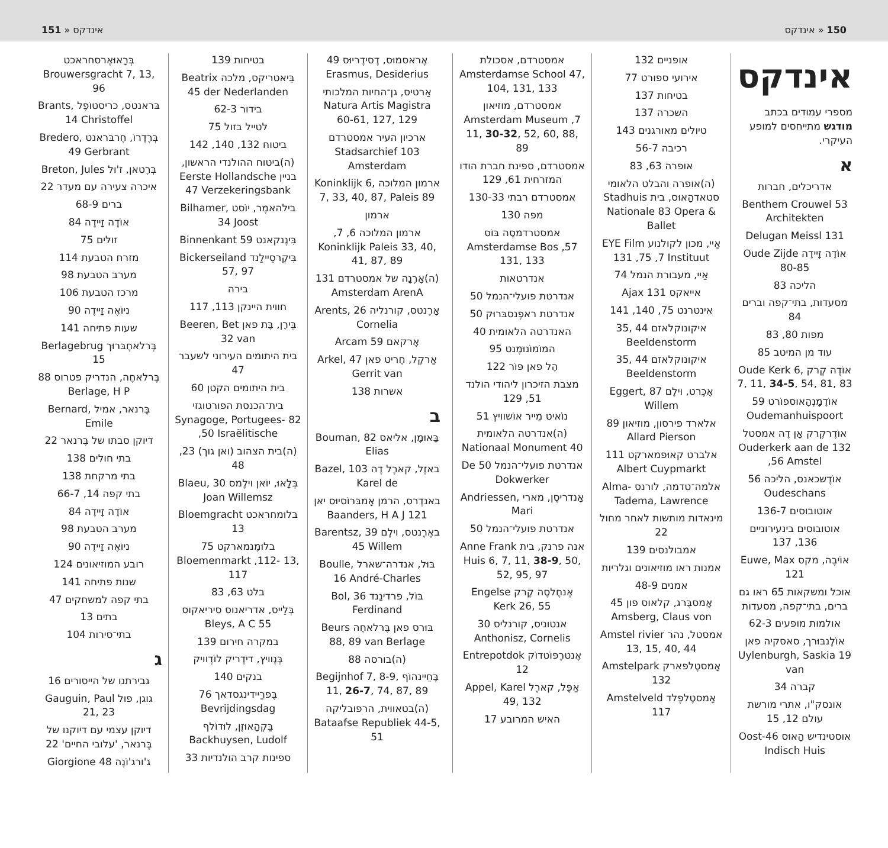150 « אינדקס אינדקס « 151
אינדקס
מספרי עמודים בכתב מודגש מתייחסים למופע העיקרי.
א
אדריכלים, חברות
Benthem Crouwel 53 Architekten
Delugan Meissl 131
אוֹדֶה זָיידֶה Oude Zijde 80-85
הליכה 83
מסעדות, בתי־קפה וברים 84
מפות 80, 83
עוד מן המיטב 85
אוֹדֶה קֶרק Oude Kerk 6, 7, 11, 34-5, 54, 81, 83
אוֹדֶמָנְהָאוּספוֹרט 59 Oudemanhuispoort
אוֹדֶרקֶרק אָן דֶה אמסטל Ouderkerk aan de 132 ,56 Amstel
אוֹדֶשכאנס, הליכה 56 Oudeschans
אוטובוסים 136-7
אוטובוסים בינעירוניים 136, 137
אוֹיבֶה, מקס Euwe, Max 121
אוכל ומשקאות 65 ראו גם ברים, בתי־קפה, מסעדות
אולמות מופעים 62-3
אוֹלֶנבּוּרך, סאסקיה פאן Uylenburgh, Saskia 19 van
קברה 34
אונסק"ו, אתרי מורשת עולם 12, 15
אוסטינדיש הָאוּס Oost-46 Indisch Huis
אופניים 132
אירועי ספורט 77
בטיחות 137
השכרה 137
טיולים מאורגנים 143
רכיבה 56-7
אופרה 63, 83
(ה)אופרה והבלט הלאומי סטאדהָאוּס, בית Stadhuis Nationale 83 Opera & Ballet
אַיי, מכון לקולנוע EYE Film 131 ,75 ,7 Instituut
אַיי, מעבורת הנמל 74
אייאקס 131 Ajax
אינטרנט 75, 140, 141
איקונוקלאזם 44 ,35 Beeldenstorm
איקונוקלאזם 44 ,35 Beeldenstorm
אֶכֶּרט, וילֶם Eggert, 87 Willem
אלארד פירסון, מוזיאון 89 Allard Pierson
אלברט קאוּפמארקט 111 Albert Cuypmarkt
אלמה־טדמה, לורנס Alma-Tadema, Lawrence
מינאדות מותשות לאחר מחול 22
אמבולנסים 139
אמנות ראו מוזיאונים וגלריות
אמנים 48-9
אָמסבֶּרג, קלאוס פון 45 Amsberg, Claus von
אמסטל, נהר Amstel rivier 13, 15, 40, 44
אָמסטֶלפארק Amstelpark 132
אָמסטֶלפֶלד Amstelveld 117
אמסטרדם, אסכולת Amsterdamse School 47, 104, 131, 133
אמסטרדם, מוזיאון Amsterdam Museum ,7 11, 30-32, 52, 60, 88, 89
אמסטרדם, ספינת חברת הודו המזרחית 61, 129
אמסטרדם רבתי 130-33
מפה 130
אמסטרדמסֶה בּוֹס Amsterdamse Bos ,57 131, 133
אנדרטאות
אנדרטת פועלי־הנמל 50
אנדרטת ראפֶנסבּרוּק 50
האנדרטה הלאומית 40
המוֹמוֹנוּמֶנט 95
הֶל פאן פּוֹר 122
מצבת הזיכרון ליהודי הולנד 51, 129
נוֹאיט מֵייר אוֹשוויץ 51
(ה)אנדרטה הלאומית Nationaal Monument 40
אנדרטת פועלי־הנמל De 50 Dokwerker
אָנדריסֶן, מארי Andriessen, Mari
אנדרטת פועלי־הנמל 50
אנה פרנק, בית Anne Frank Huis 6, 7, 11, 38-9, 50, 52, 95, 97
אֶנחֶלסֶה קֶרק Engelse Kerk 26, 55
אנטוניס, קורנליס 30 Anthonisz, Cornelis
אֶנטרֶפּוֹטדוֹק Entrepotdok 12
אַפֶּל, קארֶל Appel, Karel 49, 132
האיש המרובע 17
אֶראסמוּס, דֶסידֶריוּס 49 Erasmus, Desiderius
אַרטיס, גן־החיות המלכותי Natura Artis Magistra 60-61, 127, 129
ארכיון העיר אמסטרדם Stadsarchief 103 Amsterdam
ארמון המלוכה Koninklijk 6, 7, 33, 40, 87, Paleis 89
ארמון
ארמון המלוכה 6, 7, Koninklijk Paleis 33, 40, 41, 87, 89
(ה)אָרֶנָה של אמסטרדם 131 Amsterdam ArenA
אָרֶנטס, קורנליה Arents, 26 Cornelia
אָרקאם 59 Arcam
אַרקֶל, חֶריט פאן Arkel, 47 Gerrit van
אשרות 138
ב
בָּאוּמָן, אליאס Bouman, 82 Elias
באזֶל, קארֶל דֶה Bazel, 103 Karel de
באנדֶרס, הרמן אָמבּרוֹסיוּס יאן 121 Baanders, H A J
באֶרֶנטס, וילֶם Barentsz, 39 45 Willem
בּוּל, אנדרה־שארל Boulle, 16 André-Charles
בּוֹל, פרדינַנד Bol, 36 Ferdinand
בּוּרס פאן בֶּרלאחֶה Beurs 88, 89 van Berlage
(ה)בורסה 88
בֶּחֵיינהוֹף Begijnhof 7, 8-9, 11, 26-7, 74, 87, 89
(ה)בטאווית, הרפובליקה Bataafse Republiek 44-5, 51
בטיחות 139
בֵּיאטריקס, מלכה Beatrix 45 der Nederlanden
בידור 62-3
לטייל בזול 75
ביטוח 132, 140, 142
(ה)ביטוח ההולנדי הראשון, בניין Eerste Hollandsche 47 Verzekeringsbank
בילהאמֶר, יוֹסט Bilhamer, 34 Joost
בִּינֶנקאנט 59 Binnenkant
בִּיקֶרסֵיילַנד Bickerseiland 57, 97
בירה
חווית היינקן 113, 117
בֵּירֶן, בֶּת פאן Beeren, Bet 32 van
בית היתומים העירוני לשעבר 47
בית היתומים הקטן 60
בית־הכנסת הפורטוגזי Synagoge, Portugees- 82 ,50 Israëlitische
(ה)בית הצהוב (ואן גוך) 23, 48
בְּלָאוּ, יוֹאן וילֶמס Blaeu, 30 Joan Willemsz
בלוּמחראכט Bloemgracht 13
בלוּמֶנמארקט 75 Bloemenmarkt ,112- 13, 117
בלט 63, 83
בְּלֵייס, אדריאנוס סיריאקוס 55 Bleys, A C
במקרה חירום 139
בֶּנֶוויץ, דידֶריק לוֹדֶוויק
בנקים 140
בֶּפרַיידינגסדאך 76 Bevrijdingsdag
בַּקְהָאוּזֶן, לוּדוֹלף Backhuysen, Ludolf
ספינות קרב הולנדיות 33
בְּרָאוּאֶרסחראכט Brouwersgracht 7, 13, 96
בּראנטס, כריסטוֹפֶל Brants, 14 Christoffel
בְּרֶדֶרוֹ, חֶרבּראנט Bredero, 49 Gerbrant
בְּרֶטאן, ז'וּל Breton, Jules
איכרה צעירה עם מעדר 22
ברים 68-9
אוֹדֶה זָיידֶה 84
זולים 75
מזרח הטבעת 114
מערב הטבעת 98
מרכז הטבעת 106
ניוֹאֶה זָיידֶה 90
שעות פתיחה 141
בֶּרלאחֶבּרוּך Berlagebrug 15
בֶּרלאחֶה, הנדריק פטרוס 88 Berlage, H P
בֶּרנאר, אמיל Bernard, Emile
דיוקן סבתו של בֶּרנאר 22
בתי חולים 138
בתי מרקחת 138
בתי קפה 14, 66-7
אוֹדֶה זָיידֶה 84
מערב הטבעת 98
ניוֹאֶה זָיידֶה 90
רובע המוזיאונים 124
שנות פתיחה 141
בתי קפה למשחקים 47
בתים 13
בתי־סירות 104
ג
גבירתנו של הייסורים 16
גוגן, פול Gauguin, Paul 21, 23
דיוקן עצמי עם דיוקנו של בֶּרנאר, 'עלובי החיים' 22
ג'ורג'וֹנֶה 48 Giorgione